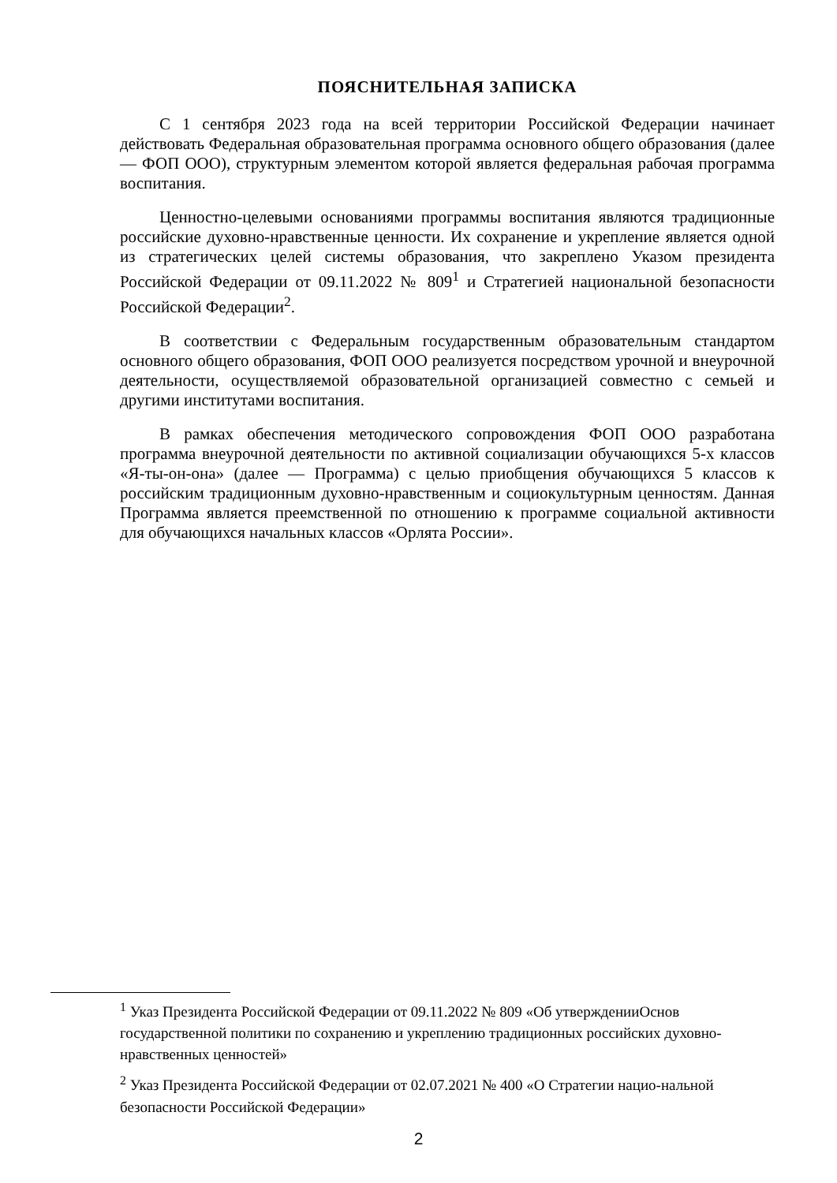ПОЯСНИТЕЛЬНАЯ ЗАПИСКА
С 1 сентября 2023 года на всей территории Российской Федерации начинает действовать Федеральная образовательная программа основного общего образования (далее — ФОП ООО), структурным элементом которой является федеральная рабочая программа воспитания.
Ценностно-целевыми основаниями программы воспитания являются традиционные российские духовно-нравственные ценности. Их сохранение и укрепление является одной из стратегических целей системы образования, что закреплено Указом президента Российской Федерации от 09.11.2022 № 809<sup>1</sup> и Стратегией национальной безопасности Российской Федерации<sup>2</sup>.
В соответствии с Федеральным государственным образовательным стандартом основного общего образования, ФОП ООО реализуется посредством урочной и внеурочной деятельности, осуществляемой образовательной организацией совместно с семьей и другими институтами воспитания.
В рамках обеспечения методического сопровождения ФОП ООО разработана программа внеурочной деятельности по активной социализации обучающихся 5-х классов «Я-ты-он-она» (далее — Программа) с целью приобщения обучающихся 5 классов к российским традиционным духовно-нравственным и социокультурным ценностям. Данная Программа является преемственной по отношению к программе социальной активности для обучающихся начальных классов «Орлята России».
<sup>1</sup> Указ Президента Российской Федерации от 09.11.2022 № 809 «Об утвержденииОснов государственной политики по сохранению и укреплению традиционных российских духовно-нравственных ценностей»
<sup>2</sup> Указ Президента Российской Федерации от 02.07.2021 № 400 «О Стратегии нацио-нальной безопасности Российской Федерации»
2